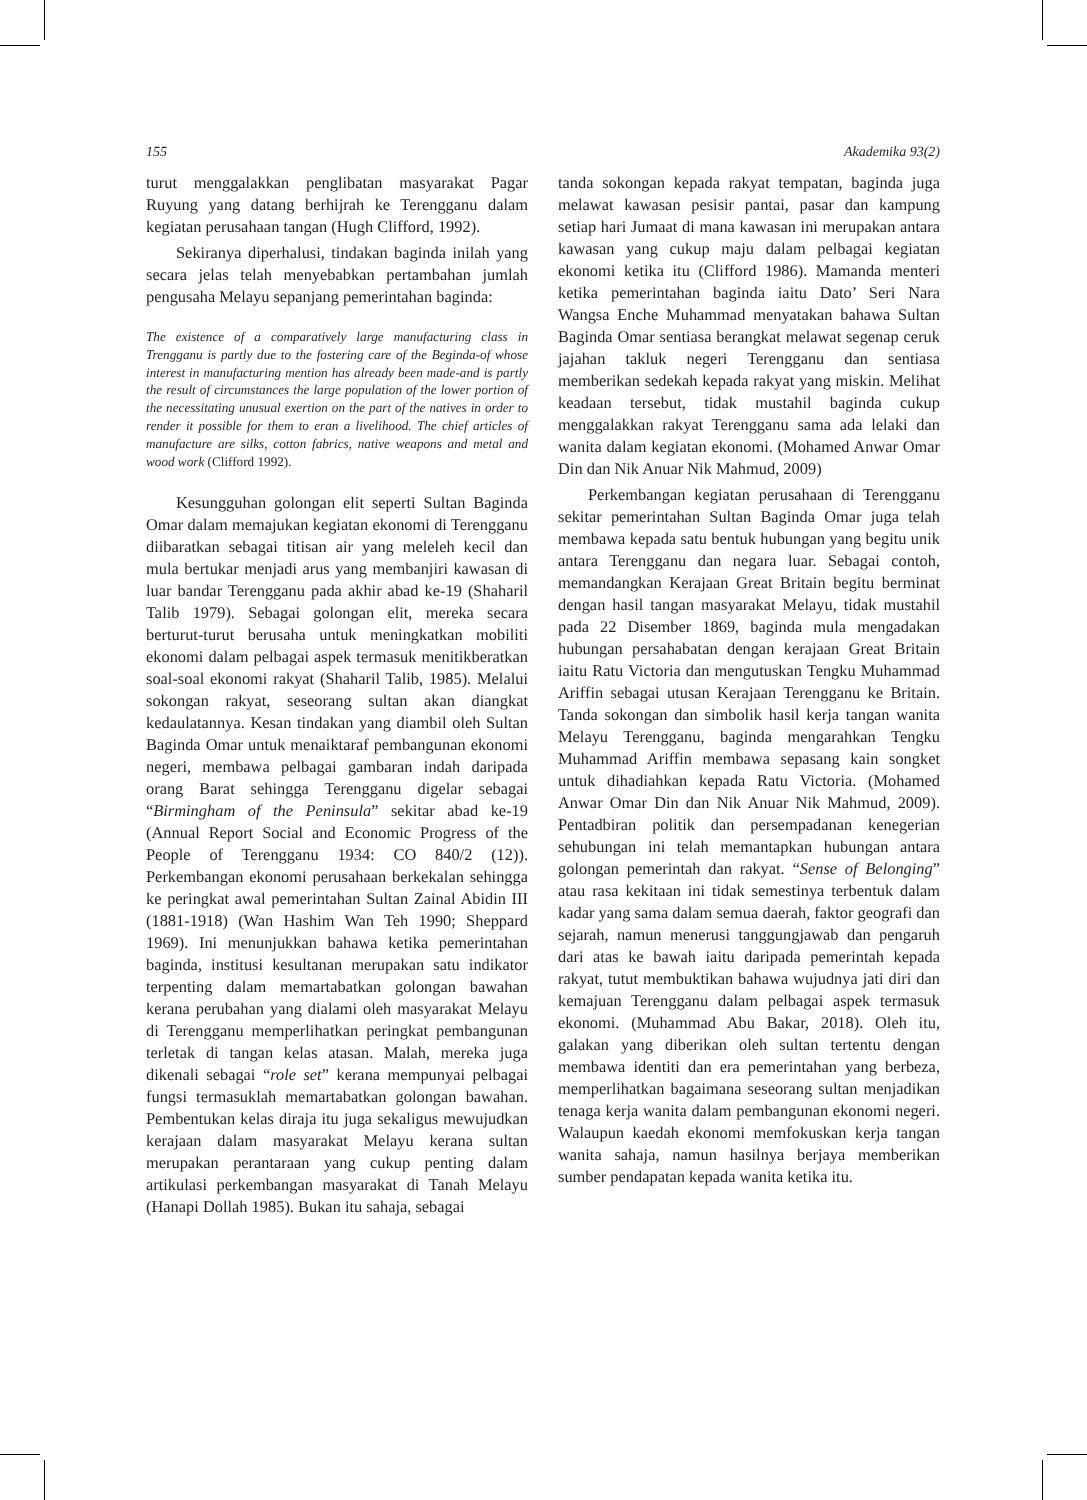155 Akademika 93(2)
turut menggalakkan penglibatan masyarakat Pagar Ruyung yang datang berhijrah ke Terengganu dalam kegiatan perusahaan tangan (Hugh Clifford, 1992).
Sekiranya diperhalusi, tindakan baginda inilah yang secara jelas telah menyebabkan pertambahan jumlah pengusaha Melayu sepanjang pemerintahan baginda:
The existence of a comparatively large manufacturing class in Trengganu is partly due to the fostering care of the Beginda-of whose interest in manufacturing mention has already been made-and is partly the result of circumstances the large population of the lower portion of the necessitating unusual exertion on the part of the natives in order to render it possible for them to eran a livelihood. The chief articles of manufacture are silks, cotton fabrics, native weapons and metal and wood work (Clifford 1992).
Kesungguhan golongan elit seperti Sultan Baginda Omar dalam memajukan kegiatan ekonomi di Terengganu diibaratkan sebagai titisan air yang meleleh kecil dan mula bertukar menjadi arus yang membanjiri kawasan di luar bandar Terengganu pada akhir abad ke-19 (Shaharil Talib 1979). Sebagai golongan elit, mereka secara berturut-turut berusaha untuk meningkatkan mobiliti ekonomi dalam pelbagai aspek termasuk menitikberatkan soal-soal ekonomi rakyat (Shaharil Talib, 1985). Melalui sokongan rakyat, seseorang sultan akan diangkat kedaulatannya. Kesan tindakan yang diambil oleh Sultan Baginda Omar untuk menaiktaraf pembangunan ekonomi negeri, membawa pelbagai gambaran indah daripada orang Barat sehingga Terengganu digelar sebagai “Birmingham of the Peninsula” sekitar abad ke-19 (Annual Report Social and Economic Progress of the People of Terengganu 1934: CO 840/2 (12)). Perkembangan ekonomi perusahaan berkekalan sehingga ke peringkat awal pemerintahan Sultan Zainal Abidin III (1881-1918) (Wan Hashim Wan Teh 1990; Sheppard 1969). Ini menunjukkan bahawa ketika pemerintahan baginda, institusi kesultanan merupakan satu indikator terpenting dalam memartabatkan golongan bawahan kerana perubahan yang dialami oleh masyarakat Melayu di Terengganu memperlihatkan peringkat pembangunan terletak di tangan kelas atasan. Malah, mereka juga dikenali sebagai “role set” kerana mempunyai pelbagai fungsi termasuklah memartabatkan golongan bawahan. Pembentukan kelas diraja itu juga sekaligus mewujudkan kerajaan dalam masyarakat Melayu kerana sultan merupakan perantaraan yang cukup penting dalam artikulasi perkembangan masyarakat di Tanah Melayu (Hanapi Dollah 1985). Bukan itu sahaja, sebagai
tanda sokongan kepada rakyat tempatan, baginda juga melawat kawasan pesisir pantai, pasar dan kampung setiap hari Jumaat di mana kawasan ini merupakan antara kawasan yang cukup maju dalam pelbagai kegiatan ekonomi ketika itu (Clifford 1986). Mamanda menteri ketika pemerintahan baginda iaitu Dato’ Seri Nara Wangsa Enche Muhammad menyatakan bahawa Sultan Baginda Omar sentiasa berangkat melawat segenap ceruk jajahan takluk negeri Terengganu dan sentiasa memberikan sedekah kepada rakyat yang miskin. Melihat keadaan tersebut, tidak mustahil baginda cukup menggalakkan rakyat Terengganu sama ada lelaki dan wanita dalam kegiatan ekonomi. (Mohamed Anwar Omar Din dan Nik Anuar Nik Mahmud, 2009)
Perkembangan kegiatan perusahaan di Terengganu sekitar pemerintahan Sultan Baginda Omar juga telah membawa kepada satu bentuk hubungan yang begitu unik antara Terengganu dan negara luar. Sebagai contoh, memandangkan Kerajaan Great Britain begitu berminat dengan hasil tangan masyarakat Melayu, tidak mustahil pada 22 Disember 1869, baginda mula mengadakan hubungan persahabatan dengan kerajaan Great Britain iaitu Ratu Victoria dan mengutuskan Tengku Muhammad Ariffin sebagai utusan Kerajaan Terengganu ke Britain. Tanda sokongan dan simbolik hasil kerja tangan wanita Melayu Terengganu, baginda mengarahkan Tengku Muhammad Ariffin membawa sepasang kain songket untuk dihadiahkan kepada Ratu Victoria. (Mohamed Anwar Omar Din dan Nik Anuar Nik Mahmud, 2009). Pentadbiran politik dan persempadanan kenegerian sehubungan ini telah memantapkan hubungan antara golongan pemerintah dan rakyat. “Sense of Belonging” atau rasa kekitaan ini tidak semestinya terbentuk dalam kadar yang sama dalam semua daerah, faktor geografi dan sejarah, namun menerusi tanggungjawab dan pengaruh dari atas ke bawah iaitu daripada pemerintah kepada rakyat, tutut membuktikan bahawa wujudnya jati diri dan kemajuan Terengganu dalam pelbagai aspek termasuk ekonomi. (Muhammad Abu Bakar, 2018). Oleh itu, galakan yang diberikan oleh sultan tertentu dengan membawa identiti dan era pemerintahan yang berbeza, memperlihatkan bagaimana seseorang sultan menjadikan tenaga kerja wanita dalam pembangunan ekonomi negeri. Walaupun kaedah ekonomi memfokuskan kerja tangan wanita sahaja, namun hasilnya berjaya memberikan sumber pendapatan kepada wanita ketika itu.